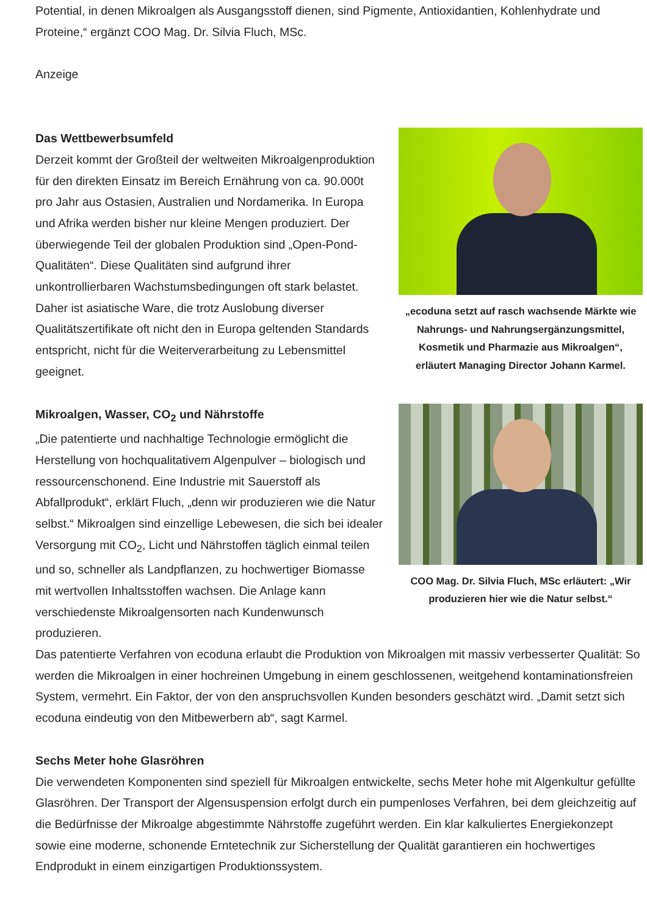Potential, in denen Mikroalgen als Ausgangsstoff dienen, sind Pigmente, Antioxidantien, Kohlenhydrate und Proteine,“ ergänzt COO Mag. Dr. Silvia Fluch, MSc.
Anzeige
Das Wettbewerbsumfeld
Derzeit kommt der Großteil der weltweiten Mikroalgenproduktion für den direkten Einsatz im Bereich Ernährung von ca. 90.000t pro Jahr aus Ostasien, Australien und Nordamerika. In Europa und Afrika werden bisher nur kleine Mengen produziert. Der überwiegende Teil der globalen Produktion sind „Open-Pond-Qualitäten“. Diese Qualitäten sind aufgrund ihrer unkontrollierbaren Wachstumsbedingungen oft stark belastet. Daher ist asiatische Ware, die trotz Auslobung diverser Qualitätszertifikate oft nicht den in Europa geltenden Standards entspricht, nicht für die Weiterverarbeitung zu Lebensmittel geeignet.
„ecoduna setzt auf rasch wachsende Märkte wie Nahrungs- und Nahrungsergänzungsmittel, Kosmetik und Pharmazie aus Mikroalgen“, erläutert Managing Director Johann Karmel.
Mikroalgen, Wasser, CO<sub>2</sub> und Nährstoffe
„Die patentierte und nachhaltige Technologie ermöglicht die Herstellung von hochqualitativem Algenpulver – biologisch und ressourcenschonend. Eine Industrie mit Sauerstoff als Abfallprodukt“, erklärt Fluch, „denn wir produzieren wie die Natur selbst.“ Mikroalgen sind einzellige Lebewesen, die sich bei idealer Versorgung mit CO<sub>2</sub>, Licht und Nährstoffen täglich einmal teilen und so, schneller als Landpflanzen, zu hochwertiger Biomasse mit wertvollen Inhaltsstoffen wachsen. Die Anlage kann verschiedenste Mikroalgensorten nach Kundenwunsch produzieren.
COO Mag. Dr. Silvia Fluch, MSc erläutert: „Wir produzieren hier wie die Natur selbst.“
Das patentierte Verfahren von ecoduna erlaubt die Produktion von Mikroalgen mit massiv verbesserter Qualität: So werden die Mikroalgen in einer hochreinen Umgebung in einem geschlossenen, weitgehend kontaminationsfreien System, vermehrt. Ein Faktor, der von den anspruchsvollen Kunden besonders geschätzt wird. „Damit setzt sich ecoduna eindeutig von den Mitbewerbern ab“, sagt Karmel.
Sechs Meter hohe Glasröhren
Die verwendeten Komponenten sind speziell für Mikroalgen entwickelte, sechs Meter hohe mit Algenkultur gefüllte Glasröhren. Der Transport der Algensuspension erfolgt durch ein pumpenloses Verfahren, bei dem gleichzeitig auf die Bedürfnisse der Mikroalge abgestimmte Nährstoffe zugeführt werden. Ein klar kalkuliertes Energiekonzept sowie eine moderne, schonende Erntetechnik zur Sicherstellung der Qualität garantieren ein hochwertiges Endprodukt in einem einzigartigen Produktionssystem.